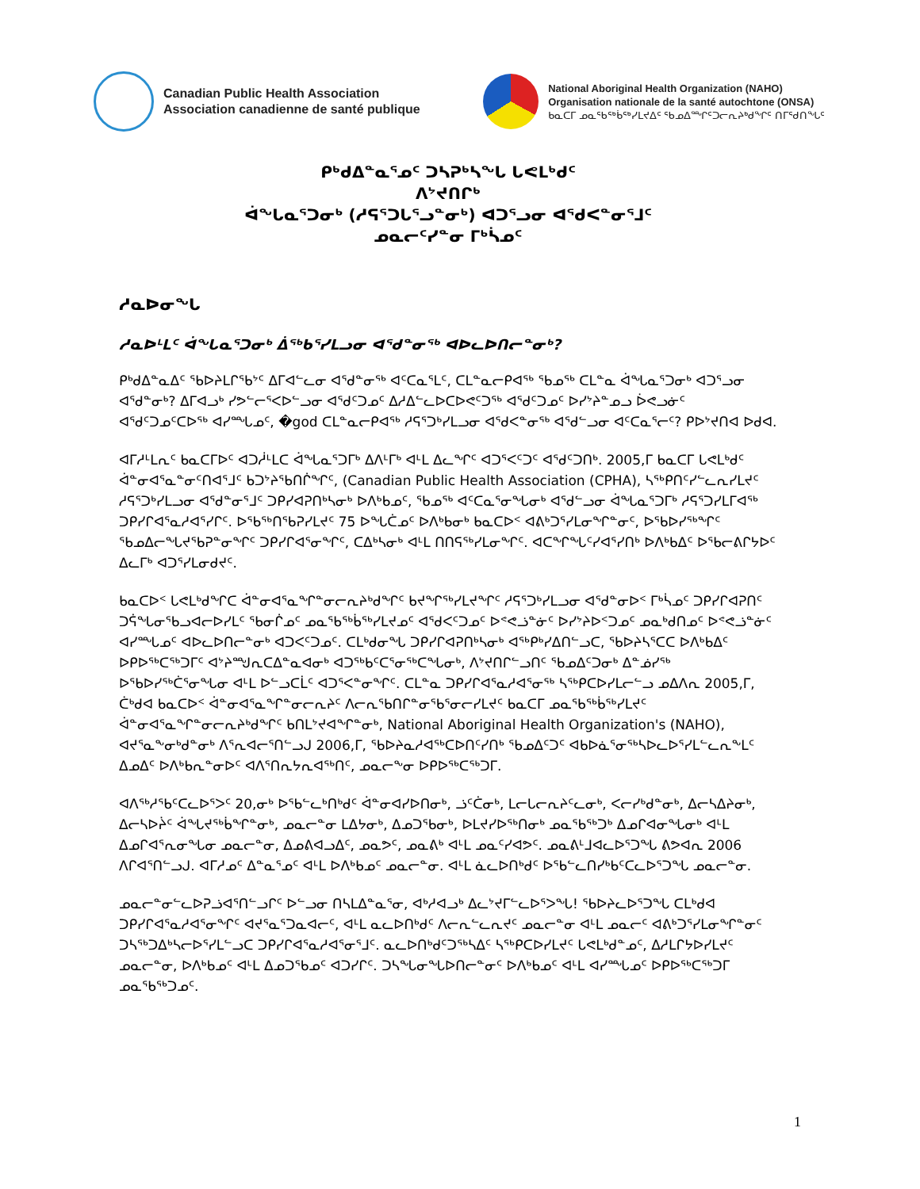Canadian Public Health Association
Association canadienne de santé publique
National Aboriginal Health Organization (NAHO)
Organisation nationale de la santé autochtone (ONSA)
ᑲᓇᑕᒥ ᓄᓇᖃᖅᑳᖅᓯᒪᔪᐃᑦ ᖃᓄᐃᙱᑦᑐᓕᕆᔨᒃᑯᖏᑦ ᑎᒥᖁᑎᖓᑦ
ᑭᒃᑯᐃᓐᓇᕐᓄᑦ ᑐᓴᕈᒃᓴᖓ ᒐᕙᒪᒃᑯᑦ
ᐱᔾᔪᑎᒋᒃ
ᐋᖓᓇᕐᑐᓂᒃ (ᓱᕋᕐᑐᒐᕐᓗᓐᓂᒃ) ᐊᑐᕐᓗᓂ ᐊᖁᐸᓐᓂᕐᒧᑦ
ᓄᓇᓕᑦᓯᓐᓂ ᒥᒃᓵᓄᑦ
ᓱᓇᐅᓂᖓ
ᓱᓇᐅᒻᒪᑦ ᐋᖓᓇᕐᑐᓂᒃ ᐄᖅᑲᕐᓯᒪᓗᓂ ᐊᖁᓐᓂᖅ ᐊᐅᓚᐅᑎᓕᓐᓂᒃ?
ᑭᒃᑯᐃᓐᓇᐃᑦ ᖃᐅᔨᒪᒋᖃᔾᑦ ᐃᒥᐊᓪᓚᓂ ᐊᖁᓐᓂᖅ ᐊᑦᑕᓇᕐᒪᑦ, ᑕᒪᓐᓇᓕᑭᐊᖅ ᖃᓄᖅ ᑕᒪᓐᓇ ᐋᖓᓇᕐᑐᓂᒃ ᐊᑐᕐᓗᓂ ᐊᖁᓐᓂᒃ? ᐃᒥᐊᓗᒃ ᓯᕗᓪᓕᕐᐸᐅᓪᓗᓂ ᐊᖁᑦᑐᓄᑦ ᐃᓱᐃᓪᓚᐅᑕᐅᕙᑦᑐᖅ ᐊᖁᑦᑐᓄᑦ ᐅᓯᔾᔨᓐᓄᓗ ᐆᕙᓗᓃᑦ ᐊᖁᑦᑐᓄᑦᑕᐅᖅ ᐊᓯᙵᓄᑦ, �god ᑕᒪᓐᓇᓕᑭᐊᖅ ᓱᕋᕐᑐᒃᓯᒪᓗᓂ ᐊᖁᐸᓐᓂᖅ ᐊᖁᓪᓗᓂ ᐊᑦᑕᓇᕐᓕᑦ? ᑭᐅᔾᔪᑎᐊ ᐅᑯᐊ.
ᐊᒥᓱᒻᒪᕆᑦ ᑲᓇᑕᒥᐅᑦ ᐊᑐᓲᒻᒪᑕ ᐋᖓᓇᕐᑐᒥᒃ ᐃᐱᒻᒥᒃ ᐊᒻᒪ ᐃᓚᖏᑦ ᐊᑐᕐᐸᑦᑐᑦ ᐊᖁᑦᑐᑎᒃ. 2005,ᒥ ᑲᓇᑕᒥ ᒐᕙᒪᒃᑯᑦ ᐋᓐᓂᐊᕐᓇᓐᓂᑦᑎᐊᕐᒧᑦ ᑲᑐᔾᔨᖃᑎᒌᖏᑦ, (Canadian Public Health Association (CPHA), ᓴᖅᑭᑎᑦᓯᓪᓚᕆᓯᒪᔪᑦ ᓱᕋᕐᑐᒃᓯᒪᓗᓂ ᐊᖁᓐᓂᕐᒧᑦ ᑐᑭᓯᐊᕈᑎᒃᓴᓂᒃ ᐅᐱᒃᑲᓄᑦ, ᖃᓄᖅ ᐊᑦᑕᓇᕐᓂᖓᓂᒃ ᐊᖁᓪᓗᓂ ᐋᖓᓇᕐᑐᒥᒃ ᓱᕋᕐᑐᓯᒪᒥᐊᖅ ᑐᑭᓯᒋᐊᕐᓇᓱᐊᕐᓯᒋᑦ. ᐅᖃᖅᑎᖃᕈᓯᒪᔪᑦ 75 ᐅᖓᑖᓄᑦ ᐅᐱᒃᑲᓂᒃ ᑲᓇᑕᐅᑉ ᐊᕕᒃᑐᕐᓯᒪᓂᖏᓐᓂᑦ, ᐅᖃᐅᓯᖅᖏᑦ ᖃᓄᐃᓕᖓᔪᖃᕈᓐᓂᖏᑦ ᑐᑭᓯᒋᐊᕐᓂᖏᑦ, ᑕᐃᒃᓴᓂᒃ ᐊᒻᒪ ᑎᑎᕋᖅᓯᒪᓂᖏᑦ. ᐊᑕᖏᖓᑦᓯᐊᕐᓯᑎᒃ ᐅᐱᒃᑲᐃᑦ ᐅᖃᓕᕕᒋᔭᐅᑦ ᐃᓚᒥᒃ ᐊᑐᕐᓯᒪᓂᑯᔪᑦ.
ᑲᓇᑕᐅᑉ ᒐᕙᒪᒃᑯᖏᑕ ᐋᓐᓂᐊᕐᓇᖏᓐᓂᓕᕆᔨᒃᑯᖏᑦ ᑲᔪᖏᖅᓯᒪᔪᖏᑦ ᓱᕋᕐᑐᒃᓯᒪᓗᓂ ᐊᖁᓐᓂᐅᑉ ᒥᒃᓵᓄᑦ ᑐᑭᓯᒋᐊᕈᑎᑦ ᑐᕌᖓᓂᖃᓗᐊᓕᐅᓯᒪᑦ ᖃᓂᒌᓄᑦ ᓄᓇᖃᖅᑳᖅᓯᒪᔪᓄᑦ ᐊᖁᐸᑦᑐᓄᑦ ᐅᕝᕙᓘᓐᓃᑦ ᐅᓯᔾᔨᐅᑉᑐᓄᑦ ᓄᓇᒃᑯᑎᓄᑦ ᐅᕝᕙᓘᓐᓃᑦ ᐊᓯᙵᓄᑦ ᐊᐅᓚᐅᑎᓕᓐᓂᒃ ᐊᑐᐸᑦᑐᓄᑦ. ᑕᒪᒃᑯᓂᖓ ᑐᑭᓯᒋᐊᕈᑎᒃᓴᓂᒃ ᐊᖅᑭᒃᓯᐃᑎᓪᓗᑕ, ᖃᐅᔨᓴᕐᑕᑕ ᐅᐱᒃᑲᐃᑦ ᐅᑭᐅᖅᑕᖅᑐᒥᑦ ᐊᔾᔨᙳᕆᑕᐃᓐᓇᐊᓂᒃ ᐊᑐᖅᑲᑦᑕᕐᓂᖅᑕᖓᓂᒃ, ᐱᔾᔪᑎᒋᓪᓗᑎᑦ ᖃᓄᐃᑦᑐᓂᒃ ᐃᓐᓅᓯᖅ ᐅᖃᐅᓯᖅᑖᕐᓂᖓᓂ ᐊᒻᒪ ᐅᓪᓗᑕᒫᑦ ᐊᑐᕐᐸᓐᓂᖏᑦ. ᑕᒪᓐᓇ ᑐᑭᓯᒋᐊᕐᓇᓱᐊᕐᓂᖅ ᓴᖅᑭᑕᐅᓯᒪᓕᓪᓗ ᓄᐃᐱᕆ 2005,ᒥ, ᑖᒃᑯᐊ ᑲᓇᑕᐅᑉ ᐋᓐᓂᐊᕐᓇᖏᓐᓂᓕᕆᔨᑦ ᐱᓕᕆᖃᑎᒋᓐᓂᖃᕐᓂᓕᓯᒪᔪᑦ ᑲᓇᑕᒥ ᓄᓇᖃᖅᑳᖅᓯᒪᔪᑦ ᐋᓐᓂᐊᕐᓇᖏᓐᓂᓕᕆᔨᒃᑯᖏᑦ ᑲᑎᒪᔾᔪᐊᖏᓐᓂᒃ, National Aboriginal Health Organization's (NAHO), ᐊᔪᕐᓇᖕᓂᒃᑯᓐᓂᒃ ᐱᕐᕆᐊᓕᕐᑎᓪᓗᒍ 2006,ᒥ, ᖃᐅᔨᓇᓱᐊᖅᑕᐅᑎᑦᓯᑎᒃ ᖃᓄᐃᑦᑐᑦ ᐊᑲᐅᓈᕐᓂᖅᓴᐅᓚᐅᕐᓯᒪᓪᓚᕆᖕᒪᑦ ᐃᓄᐃᑦ ᐅᐱᒃᑲᕆᓐᓂᐅᑦ ᐊᐱᕐᑎᕆᔭᕆᐊᖅᑎᑦ, ᓄᓇᓕᖕᓂ ᐅᑭᐅᖅᑕᖅᑐᒥ.
ᐊᐱᖅᓱᖃᑦᑕᓚᐅᕐᐳᑦ 20,ᓂᒃ ᐅᖃᓪᓚᒃᑎᒃᑯᑦ ᐋᓐᓂᐊᓯᐅᑎᓂᒃ, ᓘᑦᑖᓂᒃ, ᒪᓕᒐᓕᕆᔨᑦᓚᓂᒃ, ᐸᓕᓯᒃᑯᓐᓂᒃ, ᐃᓕᓴᐃᔨᓂᒃ, ᐃᓕᓴᐅᔩᑦ ᐋᖓᔪᖅᑳᖏᓐᓂᒃ, ᓄᓇᓕᓐᓂ ᒪᐃᔭᓂᒃ, ᐃᓄᑐᖃᓂᒃ, ᐅᒪᔪᓯᐅᖅᑎᓂᒃ ᓄᓇᖃᖅᑐᒃ ᐃᓄᒋᐊᓂᖓᓂᒃ ᐊᒻᒪ ᐃᓄᒋᐊᕐᕆᓂᖓᓂ ᓄᓇᓕᓐᓂ, ᐃᓄᕕᐊᓗᐃᑦ, ᓄᓇᕗᑦ, ᓄᓇᕕᒃ ᐊᒻᒪ ᓄᓇᑦᓯᐊᕗᑦ. ᓄᓇᕕᒻᒧᐊᓚᐅᕐᑐᖓ ᕕᕗᐊᕆ 2006 ᐱᒋᐊᕐᑎᓪᓗᒍ. ᐊᒥᓱᓄᑦ ᐃᓐᓇᕐᓄᑦ ᐊᒻᒪ ᐅᐱᒃᑲᓄᑦ ᓄᓇᓕᓐᓂ. ᐊᒻᒪ ᓈᓚᐅᑎᒃᑯᑦ ᐅᖃᓪᓚᑎᓯᒃᑲᑦᑕᓚᐅᕐᑐᖓ ᓄᓇᓕᓐᓂ.
ᓄᓇᓕᓐᓂᓪᓚᐅᕈᓘᐊᕐᑎᓪᓗᒋᑦ ᐅᓪᓗᓂ ᑎᓴᒪᐃᓐᓇᕐᓂ, ᐊᒃᓱᐊᓗᒃ ᐃᓚᔾᔪᒥᓪᓚᐅᕐᐳᖓ! ᖃᐅᔨᓚᐅᕐᑐᖓ ᑕᒪᒃᑯᐊ ᑐᑭᓯᒋᐊᕐᓇᓱᐊᕐᓂᖏᑦ ᐊᔪᕐᓇᕐᑐᓇᐊᓕᑦ, ᐊᒻᒪ ᓇᓚᐅᑎᒃᑯᑦ ᐱᓕᕆᓪᓚᕆᔪᑦ ᓄᓇᓕᓐᓂ ᐊᒻᒪ ᓄᓇᓕᑦ ᐊᕕᒃᑐᕐᓯᒪᓂᖏᓐᓂᑦ ᑐᓴᖅᑐᐃᒃᓴᓕᐅᕐᓯᒪᓪᓗᑕ ᑐᑭᓯᒋᐊᕐᓇᓱᐊᕐᓂᕐᒧᑦ. ᓇᓚᐅᑎᒃᑯᑦᑐᖅᓴᐃᑦ ᓴᖅᑭᑕᐅᓯᒪᔪᑦ ᒐᕙᒪᒃᑯᓐᓄᑦ, ᐃᓱᒪᒋᔭᐅᓯᒪᔪᑦ ᓄᓇᓕᓐᓂ, ᐅᐱᒃᑲᓄᑦ ᐊᒻᒪ ᐃᓄᑐᖃᓄᑦ ᐊᑐᓯᒋᑦ. ᑐᓴᖓᓂᖓᐅᑎᓕᓐᓂᑦ ᐅᐱᒃᑲᓄᑦ ᐊᒻᒪ ᐊᓯᙵᓄᑦ ᐅᑭᐅᖅᑕᖅᑐᒥ ᓄᓇᖃᖅᑐᓄᑦ.
1